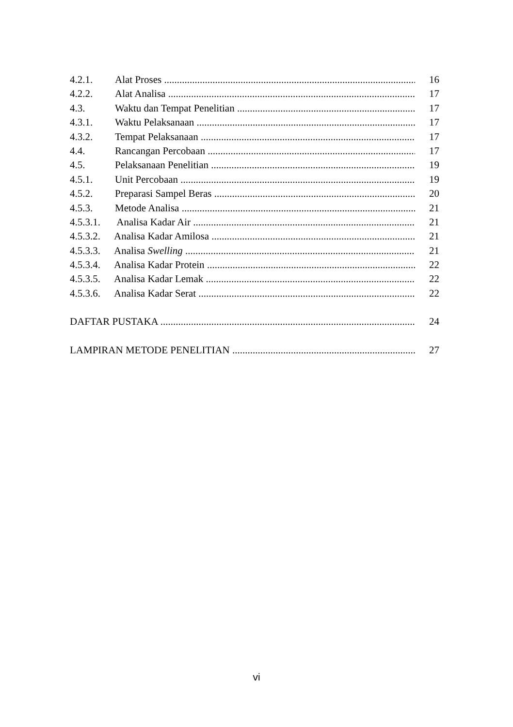4.2.1. Alat Proses 16
4.2.2. Alat Analisa 17
4.3. Waktu dan Tempat Penelitian 17
4.3.1. Waktu Pelaksanaan 17
4.3.2. Tempat Pelaksanaan 17
4.4. Rancangan Percobaan 17
4.5. Pelaksanaan Penelitian 19
4.5.1. Unit Percobaan 19
4.5.2. Preparasi Sampel Beras 20
4.5.3. Metode Analisa 21
4.5.3.1. Analisa Kadar Air 21
4.5.3.2. Analisa Kadar Amilosa 21
4.5.3.3. Analisa Swelling 21
4.5.3.4. Analisa Kadar Protein 22
4.5.3.5. Analisa Kadar Lemak 22
4.5.3.6. Analisa Kadar Serat 22
DAFTAR PUSTAKA 24
LAMPIRAN METODE PENELITIAN 27
vi